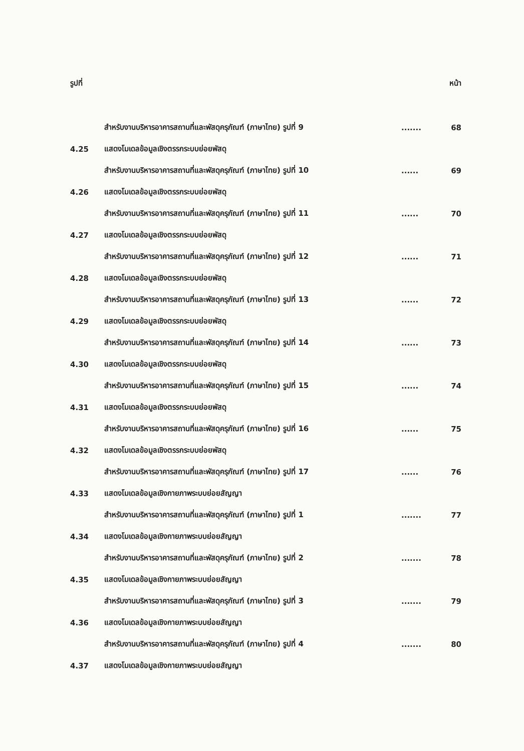รูปที่ หน้า
สำหรับงานบริหารอาคารสถานที่และพัสดุครุภัณฑ์ (ภาษาไทย) รูปที่ 9....... 68
4.25 แสดงโมเดลข้อมูลเชิงตรรกระบบย่อยพัสดุ
สำหรับงานบริหารอาคารสถานที่และพัสดุครุภัณฑ์ (ภาษาไทย) รูปที่ 10...... 69
4.26 แสดงโมเดลข้อมูลเชิงตรรกระบบย่อยพัสดุ
สำหรับงานบริหารอาคารสถานที่และพัสดุครุภัณฑ์ (ภาษาไทย) รูปที่ 11...... 70
4.27 แสดงโมเดลข้อมูลเชิงตรรกระบบย่อยพัสดุ
สำหรับงานบริหารอาคารสถานที่และพัสดุครุภัณฑ์ (ภาษาไทย) รูปที่ 12...... 71
4.28 แสดงโมเดลข้อมูลเชิงตรรกระบบย่อยพัสดุ
สำหรับงานบริหารอาคารสถานที่และพัสดุครุภัณฑ์ (ภาษาไทย) รูปที่ 13...... 72
4.29 แสดงโมเดลข้อมูลเชิงตรรกระบบย่อยพัสดุ
สำหรับงานบริหารอาคารสถานที่และพัสดุครุภัณฑ์ (ภาษาไทย) รูปที่ 14...... 73
4.30 แสดงโมเดลข้อมูลเชิงตรรกระบบย่อยพัสดุ
สำหรับงานบริหารอาคารสถานที่และพัสดุครุภัณฑ์ (ภาษาไทย) รูปที่ 15...... 74
4.31 แสดงโมเดลข้อมูลเชิงตรรกระบบย่อยพัสดุ
สำหรับงานบริหารอาคารสถานที่และพัสดุครุภัณฑ์ (ภาษาไทย) รูปที่ 16...... 75
4.32 แสดงโมเดลข้อมูลเชิงตรรกระบบย่อยพัสดุ
สำหรับงานบริหารอาคารสถานที่และพัสดุครุภัณฑ์ (ภาษาไทย) รูปที่ 17...... 76
4.33 แสดงโมเดลข้อมูลเชิงกายภาพระบบย่อยสัญญา
สำหรับงานบริหารอาคารสถานที่และพัสดุครุภัณฑ์ (ภาษาไทย) รูปที่ 1....... 77
4.34 แสดงโมเดลข้อมูลเชิงกายภาพระบบย่อยสัญญา
สำหรับงานบริหารอาคารสถานที่และพัสดุครุภัณฑ์ (ภาษาไทย) รูปที่ 2....... 78
4.35 แสดงโมเดลข้อมูลเชิงกายภาพระบบย่อยสัญญา
สำหรับงานบริหารอาคารสถานที่และพัสดุครุภัณฑ์ (ภาษาไทย) รูปที่ 3....... 79
4.36 แสดงโมเดลข้อมูลเชิงกายภาพระบบย่อยสัญญา
สำหรับงานบริหารอาคารสถานที่และพัสดุครุภัณฑ์ (ภาษาไทย) รูปที่ 4....... 80
4.37 แสดงโมเดลข้อมูลเชิงกายภาพระบบย่อยสัญญา